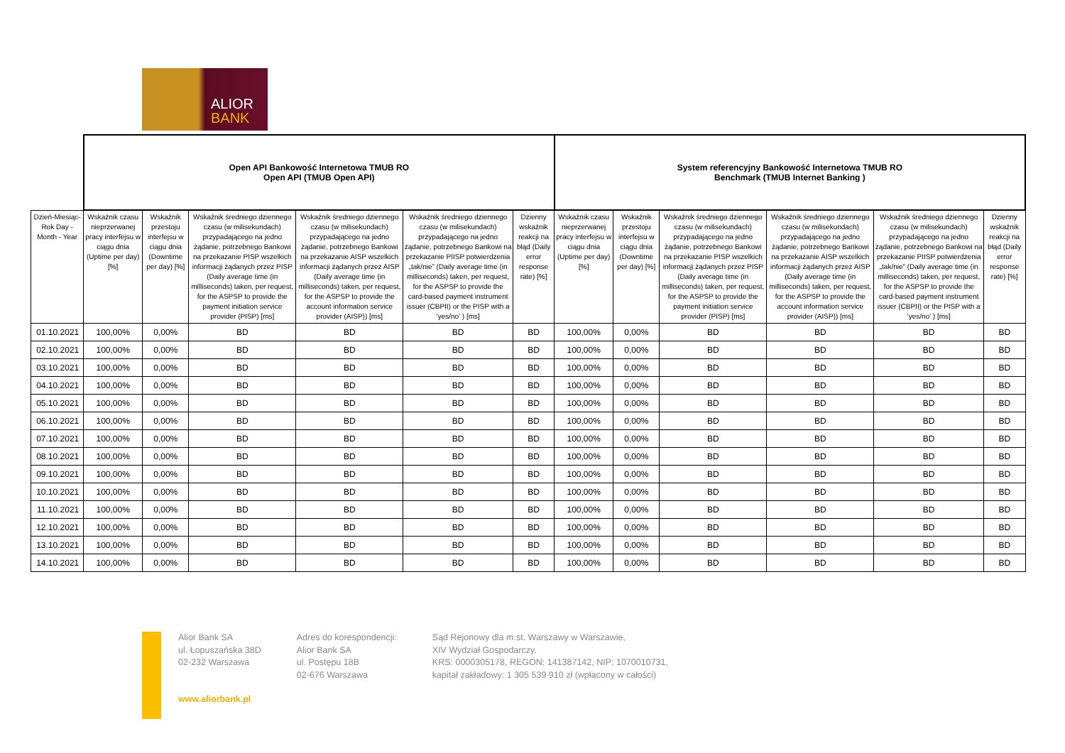ALIOR
BANK
| | Open API Bankowość Internetowa TMUB RO Open API (TMUB Open API) | | | | | | System referencyjny Bankowość Internetowa TMUB RO Benchmark (TMUB Internet Banking ) | | | | | |
| --- | --- | --- | --- | --- | --- | --- | --- | --- | --- | --- | --- | --- |
| Dzień-Miesiąc-Rok Day - Month - Year | Wskaźnik czasu nieprzerwanej pracy interfejsu w ciągu dnia (Uptime per day) [%] | Wskaźnik przestoju interfejsu w ciągu dnia (Downtime per day) [%] | Wskaźnik średniego dziennego czasu (w milisekundach) przypadającego na jedno żądanie, potrzebnego Bankowi na przekazanie PISP wszelkich informacji żądanych przez PISP (Daily average time (in milliseconds) taken, per request, for the ASPSP to provide the payment initiation service provider (PISP) [ms] | Wskaźnik średniego dziennego czasu (w milisekundach) przypadającego na jedno żądanie, potrzebnego Bankowi na przekazanie AISP wszelkich informacji żądanych przez AISP (Daily average time (in milliseconds) taken, per request, for the ASPSP to provide the account information service provider (AISP)) [ms] | Wskaźnik średniego dziennego czasu (w milisekundach) przypadającego na jedno żądanie, potrzebnego Bankowi na przekazanie PIISP potwierdzenia „tak/nie” (Daily average time (in milliseconds) taken, per request, for the ASPSP to provide the card-based payment instrument issuer (CBPII) or the PISP with a ‘yes/no’ ) [ms] | Dzienny wskaźnik reakcji na błąd (Daily error response rate) [%] | Wskaźnik czasu nieprzerwanej pracy interfejsu w ciągu dnia (Uptime per day) [%] | Wskaźnik przestoju interfejsu w ciągu dnia (Downtime per day) [%] | Wskaźnik średniego dziennego czasu (w milisekundach) przypadającego na jedno żądanie, potrzebnego Bankowi na przekazanie PISP wszelkich informacji żądanych przez PISP (Daily average time (in milliseconds) taken, per request, for the ASPSP to provide the payment initiation service provider (PISP) [ms] | Wskaźnik średniego dziennego czasu (w milisekundach) przypadającego na jedno żądanie, potrzebnego Bankowi na przekazanie AISP wszelkich informacji żądanych przez AISP (Daily average time (in milliseconds) taken, per request, for the ASPSP to provide the account information service provider (AISP)) [ms] | Wskaźnik średniego dziennego czasu (w milisekundach) przypadającego na jedno żądanie, potrzebnego Bankowi na przekazanie PIISP potwierdzenia „tak/nie” (Daily average time (in milliseconds) taken, per request, for the ASPSP to provide the card-based payment instrument issuer (CBPII) or the PISP with a ‘yes/no’ ) [ms] | Dzienny wskaźnik reakcji na błąd (Daily error response rate) [%] |
| 01.10.2021 | 100,00% | 0,00% | BD | BD | BD | BD | 100,00% | 0,00% | BD | BD | BD | BD |
| 02.10.2021 | 100,00% | 0,00% | BD | BD | BD | BD | 100,00% | 0,00% | BD | BD | BD | BD |
| 03.10.2021 | 100,00% | 0,00% | BD | BD | BD | BD | 100,00% | 0,00% | BD | BD | BD | BD |
| 04.10.2021 | 100,00% | 0,00% | BD | BD | BD | BD | 100,00% | 0,00% | BD | BD | BD | BD |
| 05.10.2021 | 100,00% | 0,00% | BD | BD | BD | BD | 100,00% | 0,00% | BD | BD | BD | BD |
| 06.10.2021 | 100,00% | 0,00% | BD | BD | BD | BD | 100,00% | 0,00% | BD | BD | BD | BD |
| 07.10.2021 | 100,00% | 0,00% | BD | BD | BD | BD | 100,00% | 0,00% | BD | BD | BD | BD |
| 08.10.2021 | 100,00% | 0,00% | BD | BD | BD | BD | 100,00% | 0,00% | BD | BD | BD | BD |
| 09.10.2021 | 100,00% | 0,00% | BD | BD | BD | BD | 100,00% | 0,00% | BD | BD | BD | BD |
| 10.10.2021 | 100,00% | 0,00% | BD | BD | BD | BD | 100,00% | 0,00% | BD | BD | BD | BD |
| 11.10.2021 | 100,00% | 0,00% | BD | BD | BD | BD | 100,00% | 0,00% | BD | BD | BD | BD |
| 12.10.2021 | 100,00% | 0,00% | BD | BD | BD | BD | 100,00% | 0,00% | BD | BD | BD | BD |
| 13.10.2021 | 100,00% | 0,00% | BD | BD | BD | BD | 100,00% | 0,00% | BD | BD | BD | BD |
| 14.10.2021 | 100,00% | 0,00% | BD | BD | BD | BD | 100,00% | 0,00% | BD | BD | BD | BD |
Alior Bank SA
ul. Łopuszańska 38D
02-232 Warszawa
www.aliorbank.pl
Adres do korespondencji:
Alior Bank SA
ul. Postępu 18B
02-676 Warszawa
Sąd Rejonowy dla m.st. Warszawy w Warszawie,
XIV Wydział Gospodarczy,
KRS: 0000305178, REGON: 141387142, NIP: 1070010731,
kapitał zakładowy: 1 305 539 910 zł (wpłacony w całości)